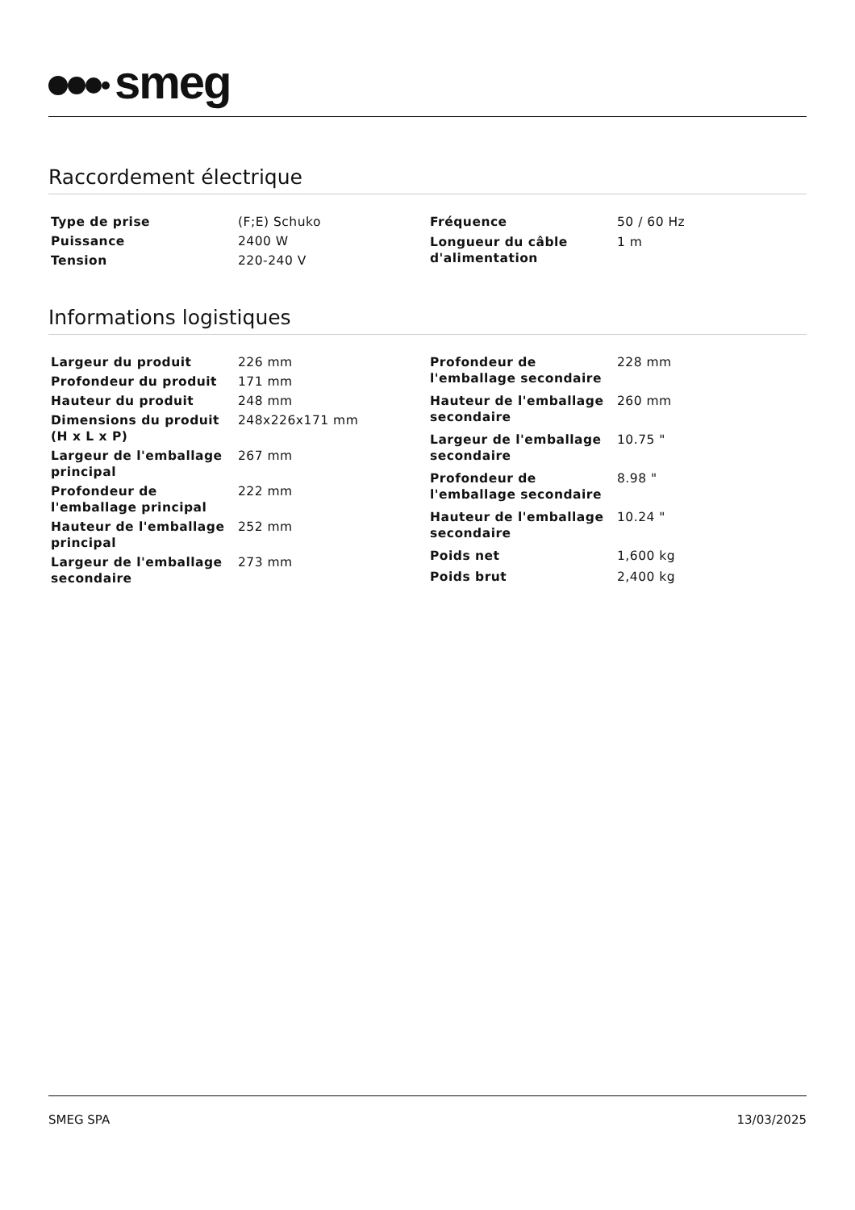smeg
Raccordement électrique
| Type de prise | (F;E) Schuko |
| Puissance | 2400 W |
| Tension | 220-240 V |
| Fréquence | 50 / 60 Hz |
| Longueur du câble d'alimentation | 1 m |
Informations logistiques
| Largeur du produit | 226 mm |
| Profondeur du produit | 171 mm |
| Hauteur du produit | 248 mm |
| Dimensions du produit (H x L x P) | 248x226x171 mm |
| Largeur de l'emballage principal | 267 mm |
| Profondeur de l'emballage principal | 222 mm |
| Hauteur de l'emballage principal | 252 mm |
| Largeur de l'emballage secondaire | 273 mm |
| Profondeur de l'emballage secondaire | 228 mm |
| Hauteur de l'emballage secondaire | 260 mm |
| Largeur de l'emballage secondaire | 10.75 " |
| Profondeur de l'emballage secondaire | 8.98 " |
| Hauteur de l'emballage secondaire | 10.24 " |
| Poids net | 1,600 kg |
| Poids brut | 2,400 kg |
SMEG SPA 13/03/2025